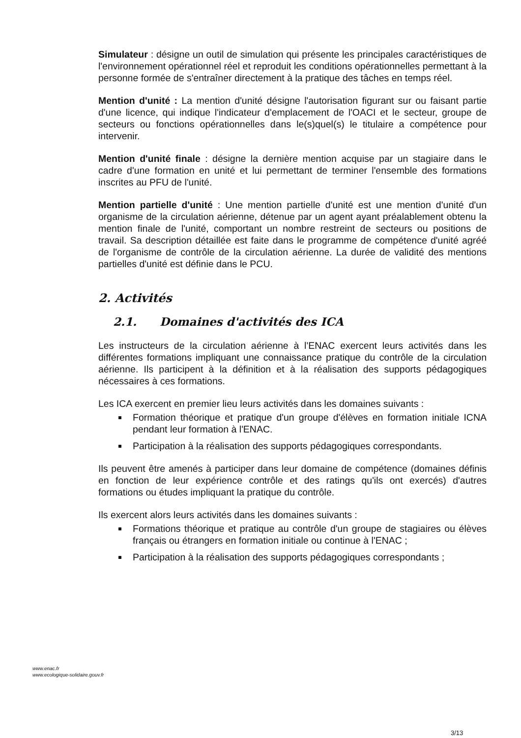Simulateur : désigne un outil de simulation qui présente les principales caractéristiques de l'environnement opérationnel réel et reproduit les conditions opérationnelles permettant à la personne formée de s'entraîner directement à la pratique des tâches en temps réel.
Mention d'unité : La mention d'unité désigne l'autorisation figurant sur ou faisant partie d'une licence, qui indique l'indicateur d'emplacement de l'OACI et le secteur, groupe de secteurs ou fonctions opérationnelles dans le(s)quel(s) le titulaire a compétence pour intervenir.
Mention d'unité finale : désigne la dernière mention acquise par un stagiaire dans le cadre d'une formation en unité et lui permettant de terminer l'ensemble des formations inscrites au PFU de l'unité.
Mention partielle d'unité : Une mention partielle d'unité est une mention d'unité d'un organisme de la circulation aérienne, détenue par un agent ayant préalablement obtenu la mention finale de l'unité, comportant un nombre restreint de secteurs ou positions de travail. Sa description détaillée est faite dans le programme de compétence d'unité agréé de l'organisme de contrôle de la circulation aérienne. La durée de validité des mentions partielles d'unité est définie dans le PCU.
2. Activités
2.1. Domaines d'activités des ICA
Les instructeurs de la circulation aérienne à l'ENAC exercent leurs activités dans les différentes formations impliquant une connaissance pratique du contrôle de la circulation aérienne. Ils participent à la définition et à la réalisation des supports pédagogiques nécessaires à ces formations.
Les ICA exercent en premier lieu leurs activités dans les domaines suivants :
Formation théorique et pratique d'un groupe d'élèves en formation initiale ICNA pendant leur formation à l'ENAC.
Participation à la réalisation des supports pédagogiques correspondants.
Ils peuvent être amenés à participer dans leur domaine de compétence (domaines définis en fonction de leur expérience contrôle et des ratings qu'ils ont exercés) d'autres formations ou études impliquant la pratique du contrôle.
Ils exercent alors leurs activités dans les domaines suivants :
Formations théorique et pratique au contrôle d'un groupe de stagiaires ou élèves français ou étrangers en formation initiale ou continue à l'ENAC ;
Participation à la réalisation des supports pédagogiques correspondants ;
www.enac.fr
www.ecologique-solidaire.gouv.fr
3/13